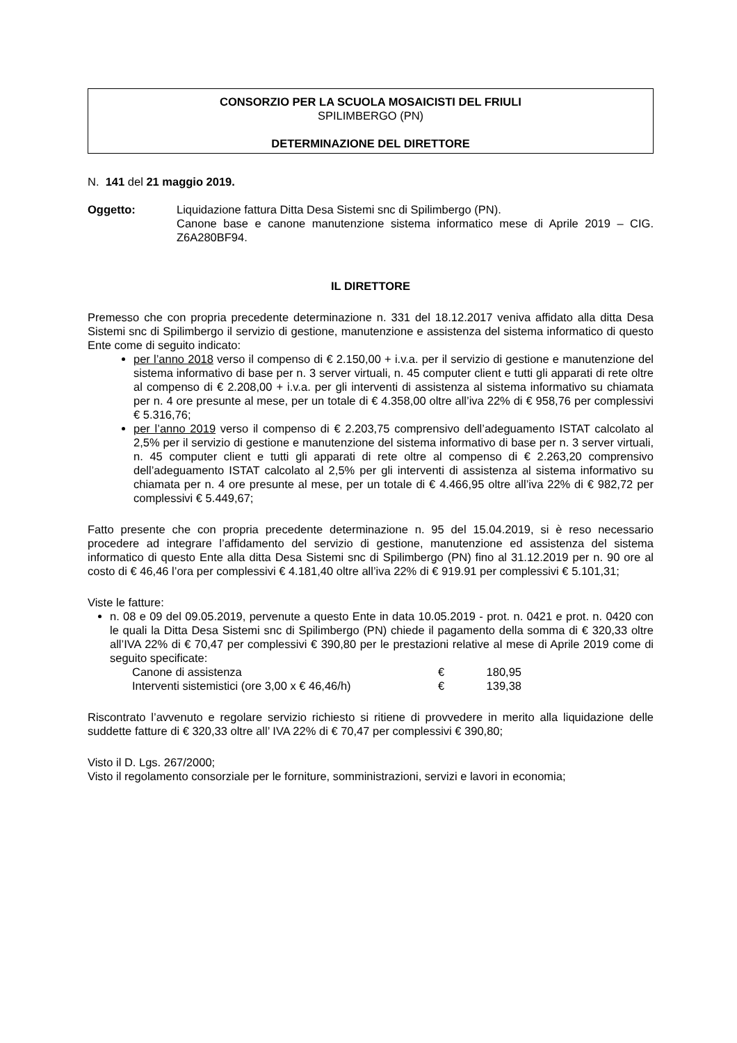CONSORZIO PER LA SCUOLA MOSAICISTI DEL FRIULI
SPILIMBERGO (PN)
DETERMINAZIONE DEL DIRETTORE
N. 141 del 21 maggio 2019.
Oggetto: Liquidazione fattura Ditta Desa Sistemi snc di Spilimbergo (PN).
Canone base e canone manutenzione sistema informatico mese di Aprile 2019 – CIG. Z6A280BF94.
IL DIRETTORE
Premesso che con propria precedente determinazione n. 331 del 18.12.2017 veniva affidato alla ditta Desa Sistemi snc di Spilimbergo il servizio di gestione, manutenzione e assistenza del sistema informatico di questo Ente come di seguito indicato:
per l’anno 2018 verso il compenso di € 2.150,00 + i.v.a. per il servizio di gestione e manutenzione del sistema informativo di base per n. 3 server virtuali, n. 45 computer client e tutti gli apparati di rete oltre al compenso di € 2.208,00 + i.v.a. per gli interventi di assistenza al sistema informativo su chiamata per n. 4 ore presunte al mese, per un totale di € 4.358,00 oltre all’iva 22% di € 958,76 per complessivi € 5.316,76;
per l’anno 2019 verso il compenso di € 2.203,75 comprensivo dell’adeguamento ISTAT calcolato al 2,5% per il servizio di gestione e manutenzione del sistema informativo di base per n. 3 server virtuali, n. 45 computer client e tutti gli apparati di rete oltre al compenso di € 2.263,20 comprensivo dell’adeguamento ISTAT calcolato al 2,5% per gli interventi di assistenza al sistema informativo su chiamata per n. 4 ore presunte al mese, per un totale di € 4.466,95 oltre all’iva 22% di € 982,72 per complessivi € 5.449,67;
Fatto presente che con propria precedente determinazione n. 95 del 15.04.2019, si è reso necessario procedere ad integrare l’affidamento del servizio di gestione, manutenzione ed assistenza del sistema informatico di questo Ente alla ditta Desa Sistemi snc di Spilimbergo (PN) fino al 31.12.2019 per n. 90 ore al costo di € 46,46 l’ora per complessivi € 4.181,40 oltre all’iva 22% di € 919.91 per complessivi € 5.101,31;
Viste le fatture:
n. 08 e 09 del 09.05.2019, pervenute a questo Ente in data 10.05.2019 - prot. n. 0421 e prot. n. 0420 con le quali la Ditta Desa Sistemi snc di Spilimbergo (PN) chiede il pagamento della somma di € 320,33 oltre all’IVA 22% di € 70,47 per complessivi € 390,80 per le prestazioni relative al mese di Aprile 2019 come di seguito specificate:
| Canone di assistenza | € | 180,95 |
| Interventi sistemistici (ore 3,00 x € 46,46/h) | € | 139,38 |
Riscontrato l’avvenuto e regolare servizio richiesto si ritiene di provvedere in merito alla liquidazione delle suddette fatture di € 320,33 oltre all’ IVA 22% di € 70,47 per complessivi € 390,80;
Visto il D. Lgs. 267/2000;
Visto il regolamento consorziale per le forniture, somministrazioni, servizi e lavori in economia;